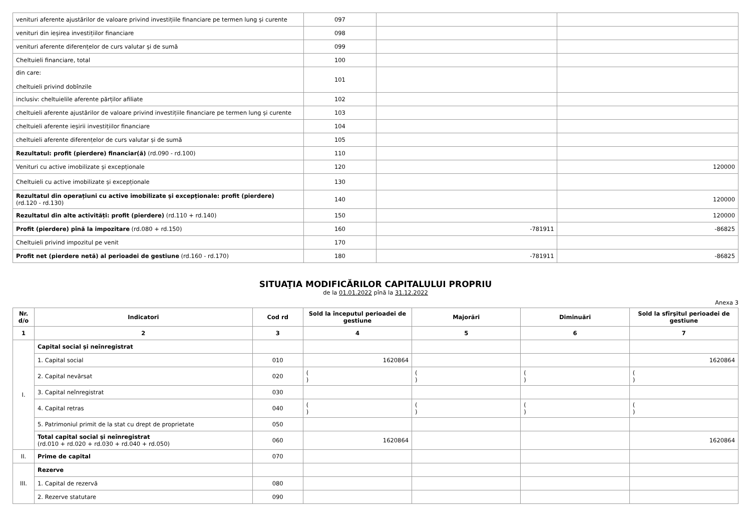| venituri aferente ajustărilor de valoare privind investițiile financiare pe termen lung și curente | 097 | | |
| venituri din ieșirea investițiilor financiare | 098 | | |
| venituri aferente diferențelor de curs valutar și de sumă | 099 | | |
| Cheltuieli financiare, total | 100 | | |
| din care: cheltuieli privind dobînzile | 101 | | |
| inclusiv: cheltuielile aferente părților afiliate | 102 | | |
| cheltuieli aferente ajustărilor de valoare privind investițiile financiare pe termen lung și curente | 103 | | |
| cheltuieli aferente ieșirii investițiilor financiare | 104 | | |
| cheltuieli aferente diferențelor de curs valutar și de sumă | 105 | | |
| Rezultatul: profit (pierdere) financiar(ă) (rd.090 - rd.100) | 110 | | |
| Venituri cu active imobilizate și excepționale | 120 | | 120000 |
| Cheltuieli cu active imobilizate și excepționale | 130 | | |
| Rezultatul din operațiuni cu active imobilizate și excepționale: profit (pierdere) (rd.120 - rd.130) | 140 | | 120000 |
| Rezultatul din alte activități: profit (pierdere) (rd.110 + rd.140) | 150 | | 120000 |
| Profit (pierdere) pînă la impozitare (rd.080 + rd.150) | 160 | -781911 | -86825 |
| Cheltuieli privind impozitul pe venit | 170 | | |
| Profit net (pierdere netă) al perioadei de gestiune (rd.160 - rd.170) | 180 | -781911 | -86825 |
SITUAŢIA MODIFICĂRILOR CAPITALULUI PROPRIU
de la 01.01.2022 pînă la 31.12.2022
Anexa 3
| Nr. d/o | Indicatori | Cod rd | Sold la începutul perioadei de gestiune | Majorări | Diminuări | Sold la sfîrşitul perioadei de gestiune |
| --- | --- | --- | --- | --- | --- | --- |
| 1 | 2 | 3 | 4 | 5 | 6 | 7 |
| I. | Capital social și neînregistrat | | | | | |
| | 1. Capital social | 010 | 1620864 | | | 1620864 |
| | 2. Capital nevărsat | 020 | ( ) | ( ) | ( ) | ( ) |
| | 3. Capital neînregistrat | 030 | | | | |
| | 4. Capital retras | 040 | ( ) | ( ) | ( ) | ( ) |
| | 5. Patrimoniul primit de la stat cu drept de proprietate | 050 | | | | |
| | Total capital social și neînregistrat (rd.010 + rd.020 + rd.030 + rd.040 + rd.050) | 060 | 1620864 | | | 1620864 |
| II. | Prime de capital | 070 | | | | |
| III. | Rezerve | | | | | |
| | 1. Capital de rezervă | 080 | | | | |
| | 2. Rezerve statutare | 090 | | | | |